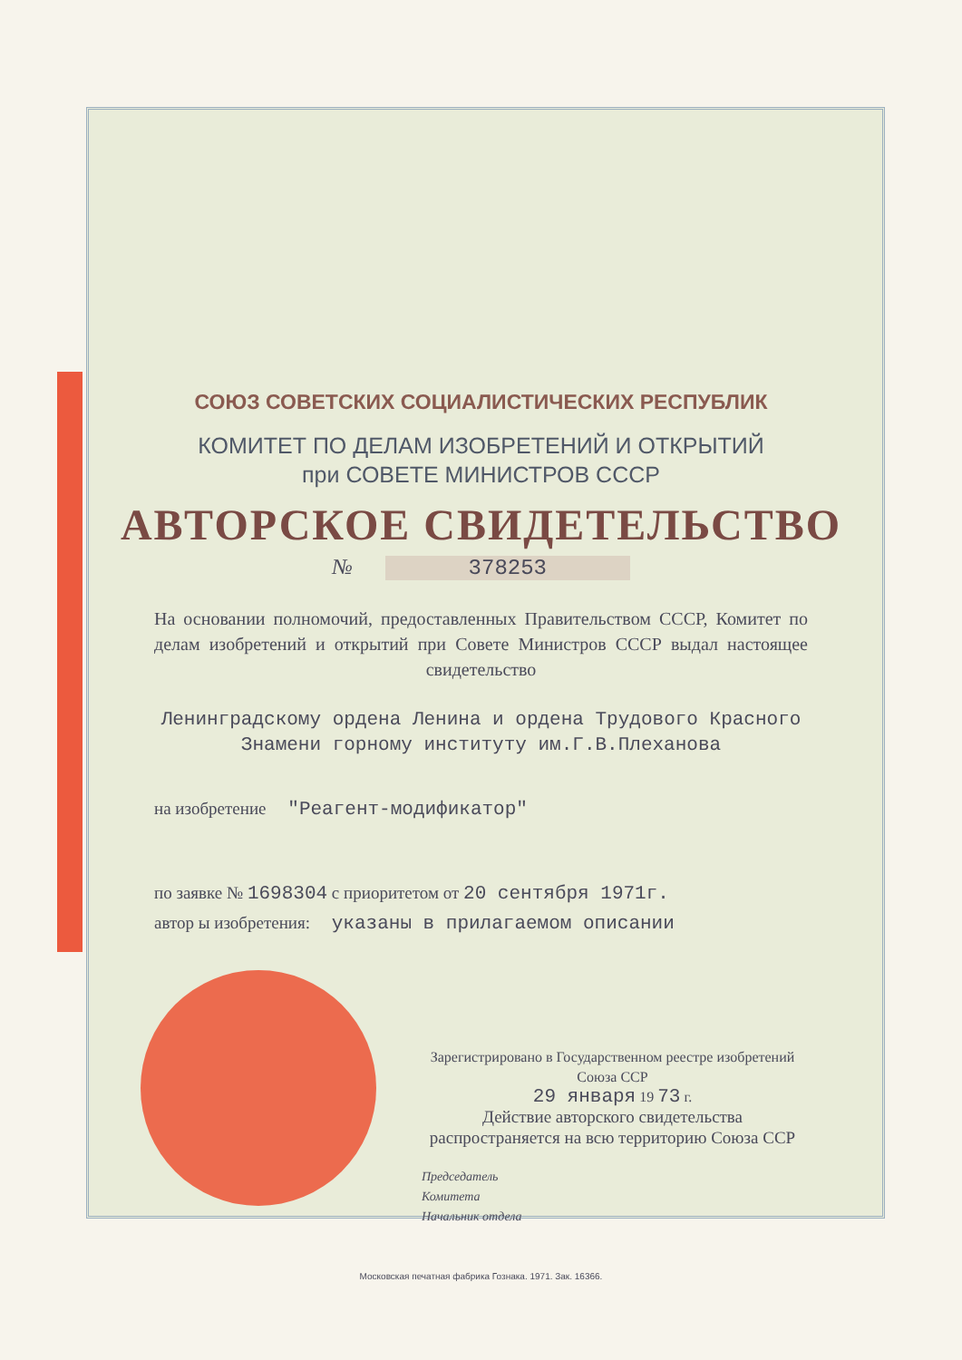СОЮЗ СОВЕТСКИХ СОЦИАЛИСТИЧЕСКИХ РЕСПУБЛИК
КОМИТЕТ ПО ДЕЛАМ ИЗОБРЕТЕНИЙ И ОТКРЫТИЙ
при СОВЕТЕ МИНИСТРОВ СССР
АВТОРСКОЕ СВИДЕТЕЛЬСТВО
№ 378253
На основании полномочий, предоставленных Правительством СССР, Комитет по делам изобретений и открытий при Совете Министров СССР выдал настоящее свидетельство
Ленинградскому ордена Ленина и ордена Трудового Красного Знамени горному институту им.Г.В.Плеханова
на изобретение "Реагент-модификатор"
по заявке № 1698304 с приоритетом от 20 сентября 1971г.
автор ы изобретения: указаны в прилагаемом описании
Зарегистрировано в Государственном реестре изобретений Союза ССР
29 января 19 73 г.
Действие авторского свидетельства распространяется на всю территорию Союза ССР
Председатель
Комитета
Начальник отдела
Московская печатная фабрика Гознака. 1971. Зак. 16366.